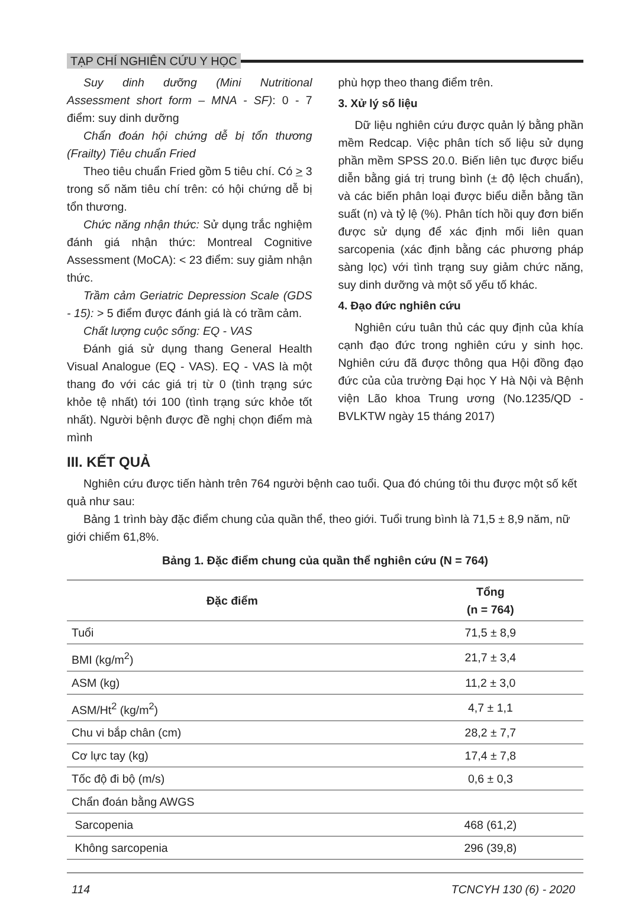TẠP CHÍ NGHIÊN CỨU Y HỌC
Suy dinh dưỡng (Mini Nutritional Assessment short form – MNA - SF): 0 - 7 điểm: suy dinh dưỡng
Chẩn đoán hội chứng dễ bị tổn thương (Frailty) Tiêu chuẩn Fried
Theo tiêu chuẩn Fried gồm 5 tiêu chí. Có > 3 trong số năm tiêu chí trên: có hội chứng dễ bị tổn thương.
Chức năng nhận thức: Sử dụng trắc nghiệm đánh giá nhận thức: Montreal Cognitive Assessment (MoCA): < 23 điểm: suy giảm nhận thức.
Trầm cảm Geriatric Depression Scale (GDS - 15): > 5 điểm được đánh giá là có trầm cảm.
Chất lượng cuộc sống: EQ - VAS
Đánh giá sử dụng thang General Health Visual Analogue (EQ - VAS). EQ - VAS là một thang đo với các giá trị từ 0 (tình trạng sức khỏe tệ nhất) tới 100 (tình trạng sức khỏe tốt nhất). Người bệnh được đề nghị chọn điểm mà mình
phù hợp theo thang điểm trên.
3. Xử lý số liệu
Dữ liệu nghiên cứu được quản lý bằng phần mềm Redcap. Việc phân tích số liệu sử dụng phần mềm SPSS 20.0. Biến liên tục được biểu diễn bằng giá trị trung bình (± độ lệch chuẩn), và các biến phân loại được biểu diễn bằng tần suất (n) và tỷ lệ (%). Phân tích hồi quy đơn biến được sử dụng để xác định mối liên quan sarcopenia (xác định bằng các phương pháp sàng lọc) với tình trạng suy giảm chức năng, suy dinh dưỡng và một số yếu tố khác.
4. Đạo đức nghiên cứu
Nghiên cứu tuân thủ các quy định của khía cạnh đạo đức trong nghiên cứu y sinh học. Nghiên cứu đã được thông qua Hội đồng đạo đức của của trường Đại học Y Hà Nội và Bệnh viện Lão khoa Trung ương (No.1235/QD - BVLKTW ngày 15 tháng 2017)
III. KẾT QUẢ
Nghiên cứu được tiến hành trên 764 người bệnh cao tuổi. Qua đó chúng tôi thu được một số kết quả như sau:
Bảng 1 trình bày đặc điểm chung của quần thể, theo giới. Tuổi trung bình là 71,5 ± 8,9 năm, nữ giới chiếm 61,8%.
Bảng 1. Đặc điểm chung của quần thể nghiên cứu (N = 764)
| Đặc điểm | Tổng (n = 764) |
| --- | --- |
| Tuổi | 71,5 ± 8,9 |
| BMI (kg/m<sup>2</sup>) | 21,7 ± 3,4 |
| ASM (kg) | 11,2 ± 3,0 |
| ASM/Ht<sup>2</sup> (kg/m<sup>2</sup>) | 4,7 ± 1,1 |
| Chu vi bắp chân (cm) | 28,2 ± 7,7 |
| Cơ lực tay (kg) | 17,4 ± 7,8 |
| Tốc độ đi bộ (m/s) | 0,6 ± 0,3 |
| Chẩn đoán bằng AWGS | |
| Sarcopenia | 468 (61,2) |
| Không sarcopenia | 296 (39,8) |
114 TCNCYH 130 (6) - 2020